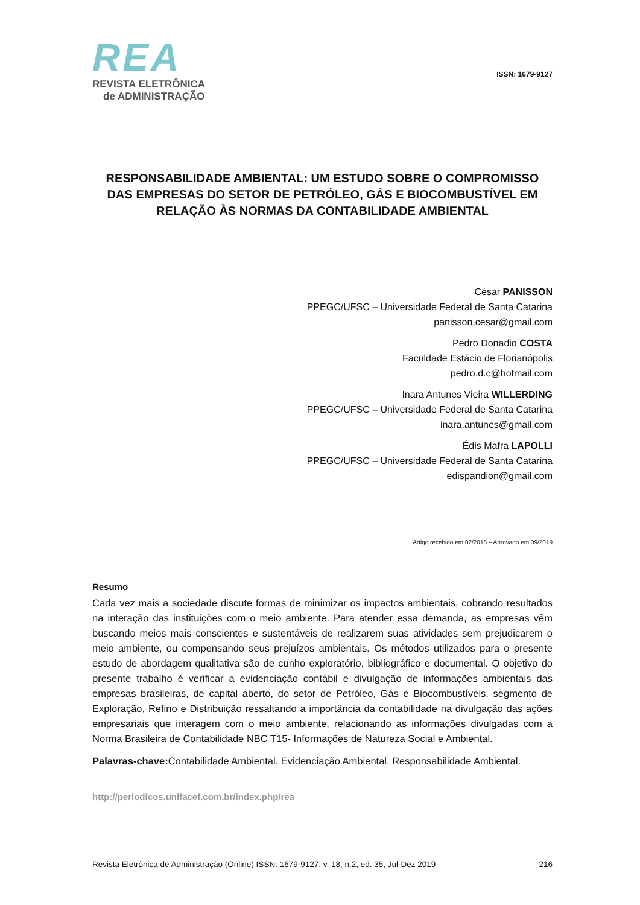REA
REVISTA ELETRÔNICA
de ADMINISTRAÇÃO
ISSN: 1679-9127
RESPONSABILIDADE AMBIENTAL: UM ESTUDO SOBRE O COMPROMISSO DAS EMPRESAS DO SETOR DE PETRÓLEO, GÁS E BIOCOMBUSTÍVEL EM RELAÇÃO ÀS NORMAS DA CONTABILIDADE AMBIENTAL
César PANISSON
PPEGC/UFSC – Universidade Federal de Santa Catarina
panisson.cesar@gmail.com
Pedro Donadio COSTA
Faculdade Estácio de Florianópolis
pedro.d.c@hotmail.com
Inara Antunes Vieira WILLERDING
PPEGC/UFSC – Universidade Federal de Santa Catarina
inara.antunes@gmail.com
Édis Mafra LAPOLLI
PPEGC/UFSC – Universidade Federal de Santa Catarina
edispandion@gmail.com
Artigo recebido em 02/2018 – Aprovado em 09/2019
Resumo
Cada vez mais a sociedade discute formas de minimizar os impactos ambientais, cobrando resultados na interação das instituições com o meio ambiente. Para atender essa demanda, as empresas vêm buscando meios mais conscientes e sustentáveis de realizarem suas atividades sem prejudicarem o meio ambiente, ou compensando seus prejuízos ambientais. Os métodos utilizados para o presente estudo de abordagem qualitativa são de cunho exploratório, bibliográfico e documental. O objetivo do presente trabalho é verificar a evidenciação contábil e divulgação de informações ambientais das empresas brasileiras, de capital aberto, do setor de Petróleo, Gás e Biocombustíveis, segmento de Exploração, Refino e Distribuição ressaltando a importância da contabilidade na divulgação das ações empresariais que interagem com o meio ambiente, relacionando as informações divulgadas com a Norma Brasileira de Contabilidade NBC T15- Informações de Natureza Social e Ambiental.
Palavras-chave: Contabilidade Ambiental. Evidenciação Ambiental. Responsabilidade Ambiental.
http://periodicos.unifacef.com.br/index.php/rea
Revista Eletrônica de Administração (Online) ISSN: 1679-9127, v. 18, n.2, ed. 35, Jul-Dez 2019 216